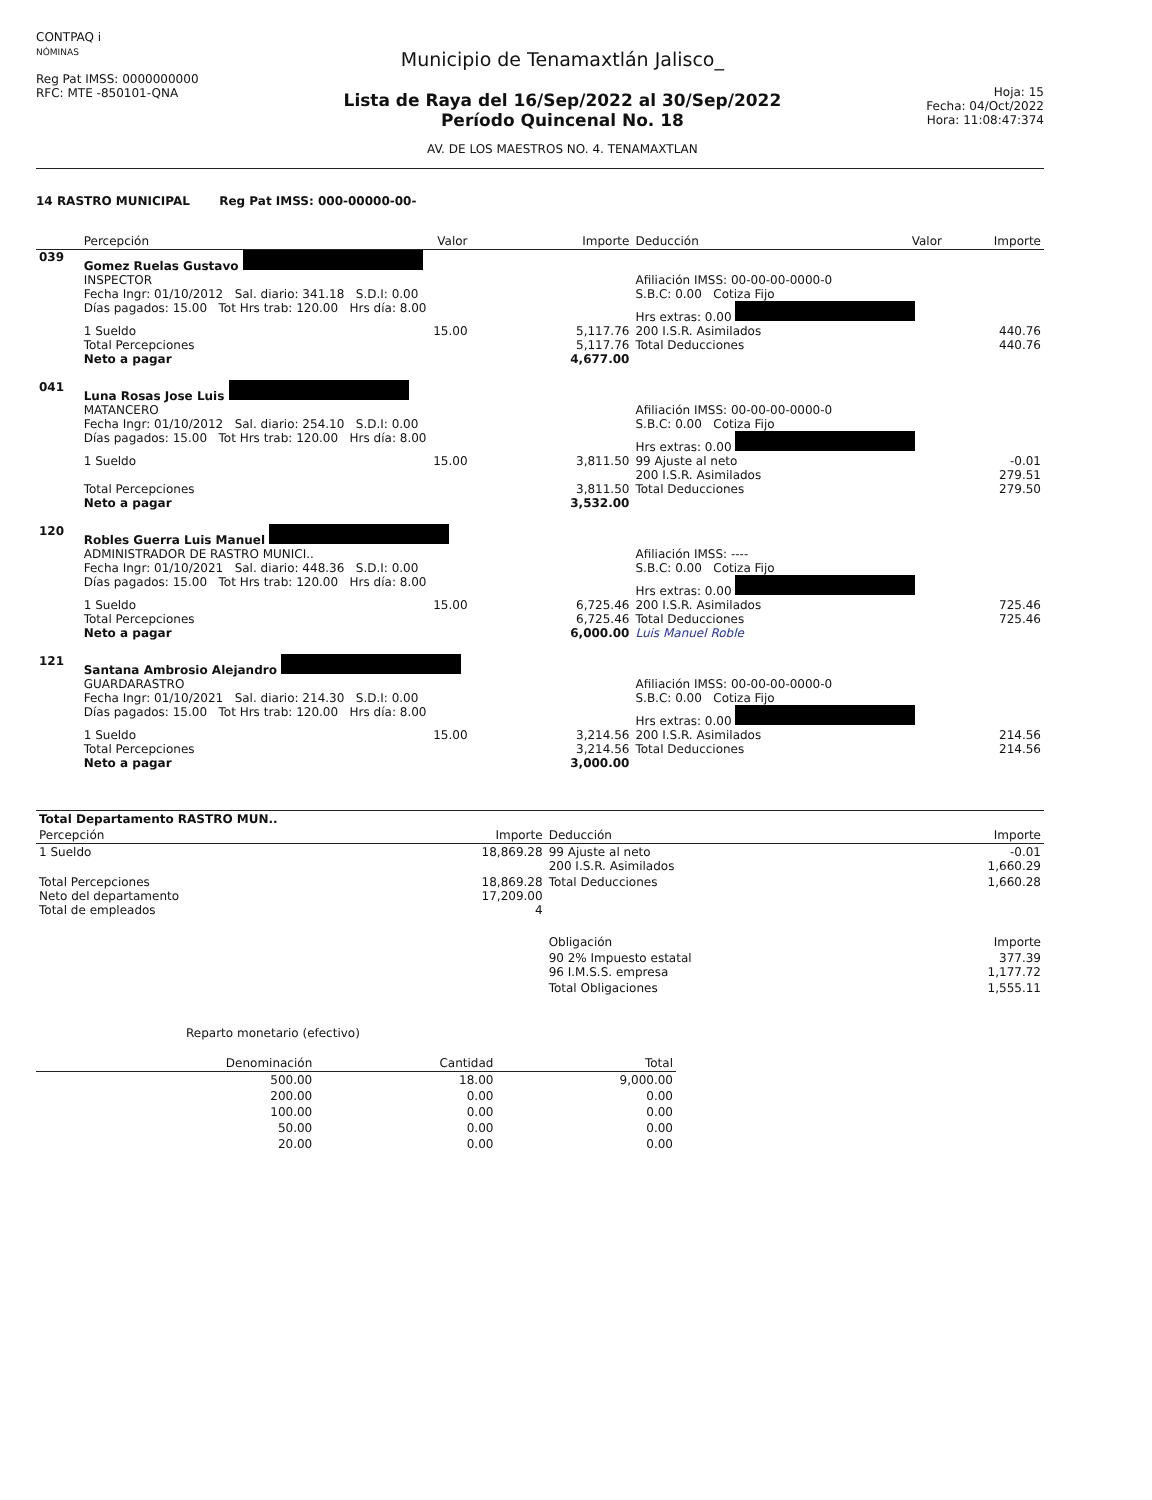CONTPAQ i
NÓMINAS
Reg Pat IMSS: 0000000000
RFC: MTE -850101-QNA
Municipio de Tenamaxtlán Jalisco_
Lista de Raya del 16/Sep/2022 al 30/Sep/2022
Período Quincenal No. 18
AV. DE LOS MAESTROS NO. 4. TENAMAXTLAN
Hoja: 15
Fecha: 04/Oct/2022
Hora: 11:08:47:374
14 RASTRO MUNICIPAL Reg Pat IMSS: 000-00000-00-
| | Percepción | Valor | Importe | Deducción | Valor | Importe |
| --- | --- | --- | --- | --- | --- | --- |
| 039 | Gomez Ruelas Gustavo | | | | | |
| | INSPECTOR | | | Afiliación IMSS: 00-00-00-0000-0 | | |
| | Fecha Ingr: 01/10/2012 Sal. diario: 341.18 S.D.I: 0.00 | | | S.B.C: 0.00 Cotiza Fijo | | |
| | Días pagados: 15.00 Tot Hrs trab: 120.00 Hrs día: 8.00 | | | Hrs extras: 0.00 | | |
| | 1 Sueldo | 15.00 | 5,117.76 | 200 I.S.R. Asimilados | | 440.76 |
| | Total Percepciones Neto a pagar | | 5,117.76 4,677.00 | Total Deducciones | | 440.76 |
| 041 | Luna Rosas Jose Luis | | | | | |
| | MATANCERO | | | Afiliación IMSS: 00-00-00-0000-0 | | |
| | Fecha Ingr: 01/10/2012 Sal. diario: 254.10 S.D.I: 0.00 | | | S.B.C: 0.00 Cotiza Fijo | | |
| | Días pagados: 15.00 Tot Hrs trab: 120.00 Hrs día: 8.00 | | | Hrs extras: 0.00 | | |
| | 1 Sueldo | 15.00 | 3,811.50 | 99 Ajuste al neto 200 I.S.R. Asimilados | | -0.01 279.51 |
| | Total Percepciones Neto a pagar | | 3,811.50 3,532.00 | Total Deducciones | | 279.50 |
| 120 | Robles Guerra Luis Manuel | | | | | |
| | ADMINISTRADOR DE RASTRO MUNICI.. | | | Afiliación IMSS: ---- | | |
| | Fecha Ingr: 01/10/2021 Sal. diario: 448.36 S.D.I: 0.00 | | | S.B.C: 0.00 Cotiza Fijo | | |
| | Días pagados: 15.00 Tot Hrs trab: 120.00 Hrs día: 8.00 | | | Hrs extras: 0.00 | | |
| | 1 Sueldo | 15.00 | 6,725.46 | 200 I.S.R. Asimilados | | 725.46 |
| | Total Percepciones Neto a pagar | | 6,725.46 6,000.00 | Total Deducciones Luis Manuel Roble | | 725.46 |
| 121 | Santana Ambrosio Alejandro | | | | | |
| | GUARDARASTRO | | | Afiliación IMSS: 00-00-00-0000-0 | | |
| | Fecha Ingr: 01/10/2021 Sal. diario: 214.30 S.D.I: 0.00 | | | S.B.C: 0.00 Cotiza Fijo | | |
| | Días pagados: 15.00 Tot Hrs trab: 120.00 Hrs día: 8.00 | | | Hrs extras: 0.00 | | |
| | 1 Sueldo | 15.00 | 3,214.56 | 200 I.S.R. Asimilados | | 214.56 |
| | Total Percepciones Neto a pagar | | 3,214.56 3,000.00 | Total Deducciones | | 214.56 |
| Total Departamento RASTRO MUN.. | | | |
| Percepción | Importe | Deducción | Importe |
| 1 Sueldo | 18,869.28 | 99 Ajuste al neto 200 I.S.R. Asimilados | -0.01 1,660.29 |
| Total Percepciones Neto del departamento Total de empleados | 18,869.28 17,209.00 4 | Total Deducciones | 1,660.28 |
| | | Obligación | Importe |
| | | 90 2% Impuesto estatal 96 I.M.S.S. empresa | 377.39 1,177.72 |
| | | Total Obligaciones | 1,555.11 |
Reparto monetario (efectivo)
| Denominación | Cantidad | Total |
| --- | --- | --- |
| 500.00 | 18.00 | 9,000.00 |
| 200.00 | 0.00 | 0.00 |
| 100.00 | 0.00 | 0.00 |
| 50.00 | 0.00 | 0.00 |
| 20.00 | 0.00 | 0.00 |